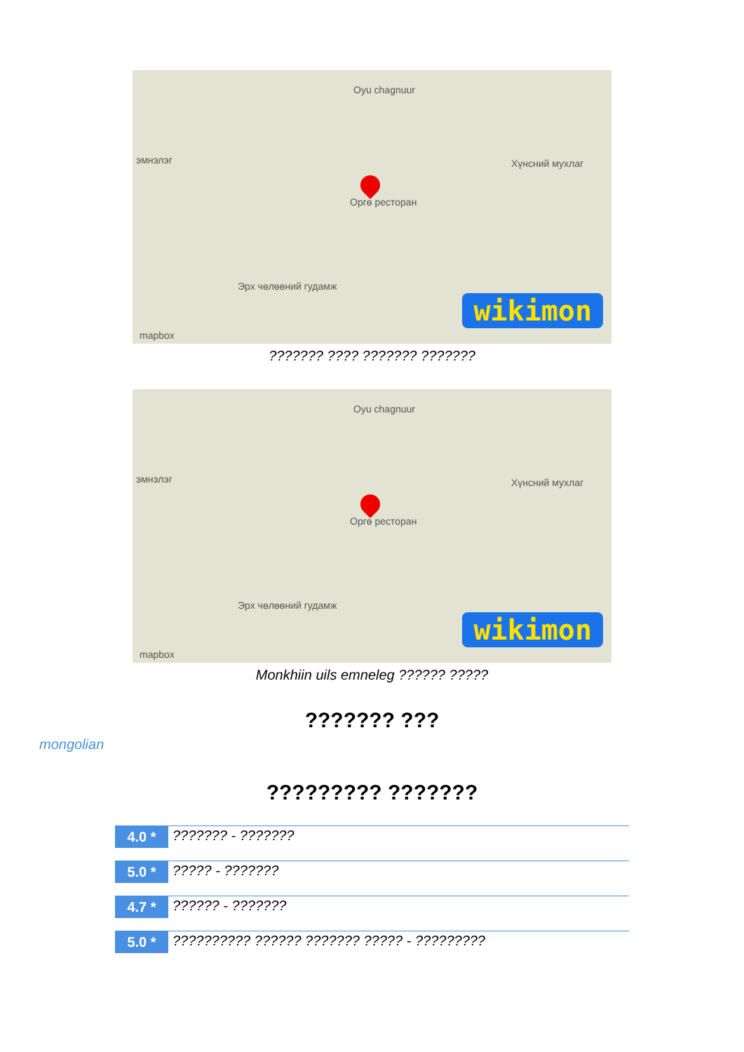Oyu chagnuur
Хүнсний мухлаг
Оргө ресторан
Эрх чөлөөний гудамж
эмнэлэг
wikimon
mapbox
??????? ???? ??????? ???????
Oyu chagnuur
Хүнсний мухлаг
Оргө ресторан
Эрх чөлөөний гудамж
эмнэлэг
wikimon
mapbox
Monkhiin uils emneleg ?????? ?????
??????? ???
mongolian
????????? ???????
4.0 * ??????? - ???????
5.0 * ????? - ???????
4.7 * ?????? - ???????
5.0 * ?????????? ?????? ??????? ????? - ?????????